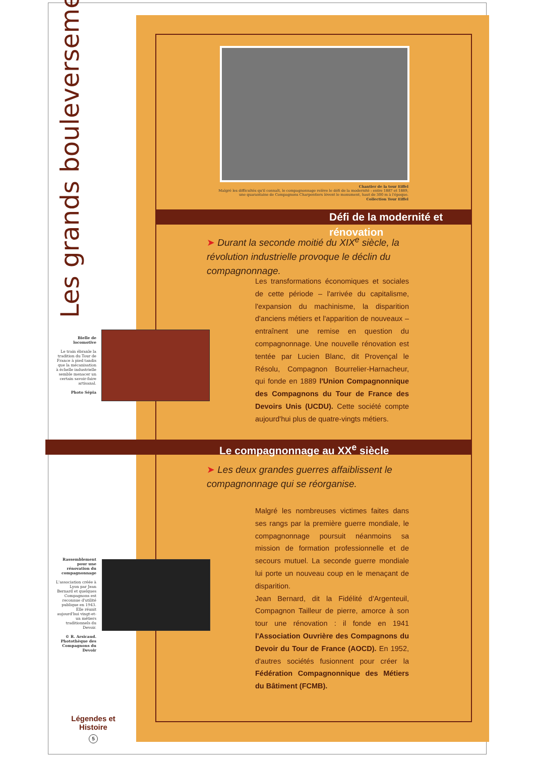Les grands bouleversements
Chantier de la tour Eiffel
Malgré les difficultés qu'il connaît, le compagnonnage relève le défi de la modernité : entre 1887 et 1889, une quarantaine de Compagnons Charpentiers lèvent le monument, haut de 300 m à l'époque.
Collection Tour Eiffel
Défi de la modernité et rénovation
➤ Durant la seconde moitié du XIX<sup>e</sup> siècle, la révolution industrielle provoque le déclin du compagnonnage.
Les transformations économiques et sociales de cette période – l'arrivée du capitalisme, l'expansion du machinisme, la disparition d'anciens métiers et l'apparition de nouveaux – entraînent une remise en question du compagnonnage. Une nouvelle rénovation est tentée par Lucien Blanc, dit Provençal le Résolu, Compagnon Bourrelier-Harnacheur, qui fonde en 1889 l'Union Compagnonnique des Compagnons du Tour de France des Devoirs Unis (UCDU). Cette société compte aujourd'hui plus de quatre-vingts métiers.
Bielle de locomotive
Le train ébranle la tradition du Tour de France à pied tandis que la mécanisation à échelle industrielle semble menacer un certain savoir-faire artisanal.
Photo Sépia
Le compagnonnage au XX<sup>e</sup> siècle
➤ Les deux grandes guerres affaiblissent le compagnonnage qui se réorganise.
Malgré les nombreuses victimes faites dans ses rangs par la première guerre mondiale, le compagnonnage poursuit néanmoins sa mission de formation professionnelle et de secours mutuel. La seconde guerre mondiale lui porte un nouveau coup en le menaçant de disparition.
Jean Bernard, dit la Fidélité d'Argenteuil, Compagnon Tailleur de pierre, amorce à son tour une rénovation : il fonde en 1941 l'Association Ouvrière des Compagnons du Devoir du Tour de France (AOCD). En 1952, d'autres sociétés fusionnent pour créer la Fédération Compagnonnique des Métiers du Bâtiment (FCMB).
Rassemblement pour une rénovation du compagnonnage
L'association créée à Lyon par Jean Bernard et quelques Compagnons est reconnue d'utilité publique en 1943. Elle réunit aujourd'hui vingt-et-un métiers traditionnels du Devoir.
© R. Arsicaud. Photothèque des Compagnons du Devoir
Légendes et Histoire
5